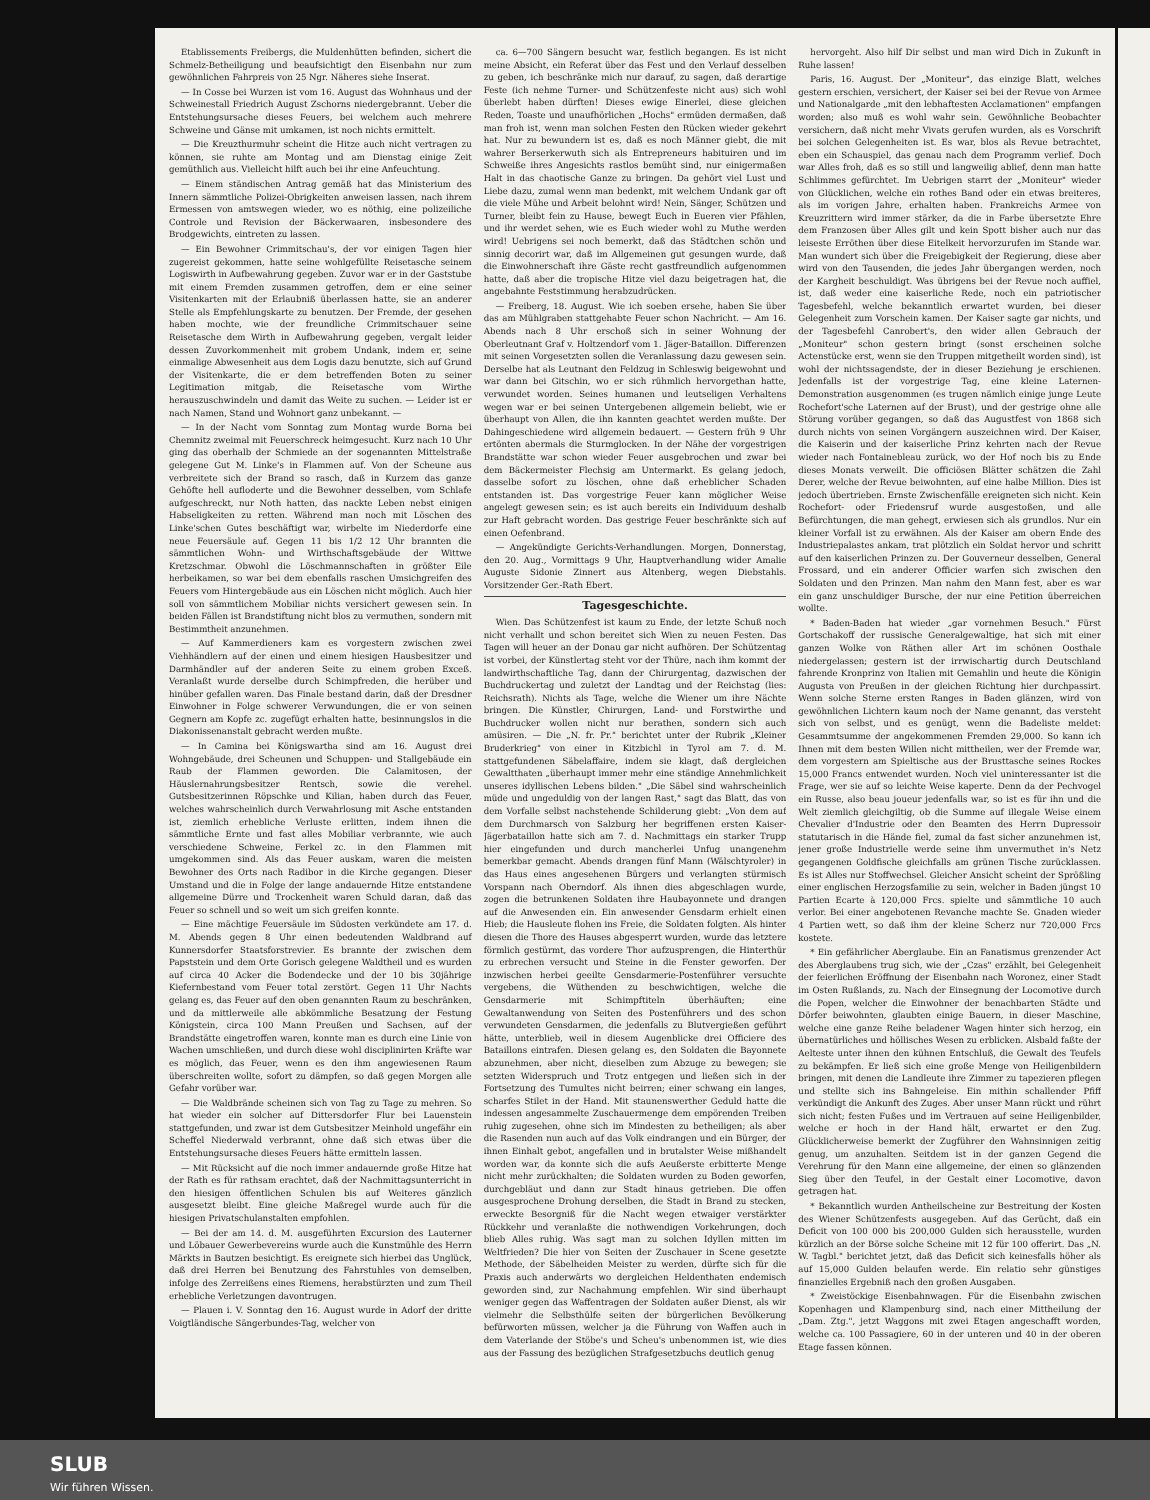Etablissements Freibergs, die Muldenhütten befinden, sichert die Schmelz-Betheiligung und beaufsichtigt den Eisenbahn nur zum gewöhnlichen Fahrpreis von 25 Ngr. Näheres siehe Inserat.
— In Cosse bei Wurzen ist vom 16. August das Wohnhaus und der Schweinestall Friedrich August Zschorns niedergebrannt. Ueber die Entstehungsursache dieses Feuers, bei welchem auch mehrere Schweine und Gänse mit umkamen, ist noch nichts ermittelt.
— Die Kreuzthurmuhr scheint die Hitze auch nicht vertragen zu können, sie ruhte am Montag und am Dienstag einige Zeit gemüthlich aus. Vielleicht hilft auch bei ihr eine Anfeuchtung.
— Einem ständischen Antrag gemäß hat das Ministerium des Innern sämmtliche Polizei-Obrigkeiten anweisen lassen, nach ihrem Ermessen von amtswegen wieder, wo es nöthig, eine polizeiliche Controle und Revision der Bäckerwaaren, insbesondere des Brodgewichts, eintreten zu lassen.
— Ein Bewohner Crimmitschau's, der vor einigen Tagen hier zugereist gekommen, hatte seine wohlgefüllte Reisetasche seinem Logiswirth in Aufbewahrung gegeben. Zuvor war er in der Gaststube mit einem Fremden zusammen getroffen, dem er eine seiner Visitenkarten mit der Erlaubniß überlassen hatte, sie an anderer Stelle als Empfehlungskarte zu benutzen. Der Fremde, der gesehen haben mochte, wie der freundliche Crimmitschauer seine Reisetasche dem Wirth in Aufbewahrung gegeben, vergalt leider dessen Zuvorkommenheit mit grobem Undank, indem er, seine einmalige Abwesenheit aus dem Logis dazu benutzte, sich auf Grund der Visitenkarte, die er dem betreffenden Boten zu seiner Legitimation mitgab, die Reisetasche vom Wirthe herauszuschwindeln und damit das Weite zu suchen. — Leider ist er nach Namen, Stand und Wohnort ganz unbekannt. —
— In der Nacht vom Sonntag zum Montag wurde Borna bei Chemnitz zweimal mit Feuerschreck heimgesucht. Kurz nach 10 Uhr ging das oberhalb der Schmiede an der sogenannten Mittelstraße gelegene Gut M. Linke's in Flammen auf. Von der Scheune aus verbreitete sich der Brand so rasch, daß in Kurzem das ganze Gehöfte hell aufloderte und die Bewohner desselben, vom Schlafe aufgeschreckt, nur Noth hatten, das nackte Leben nebst einigen Habseligkeiten zu retten. Während man noch mit Löschen des Linke'schen Gutes beschäftigt war, wirbelte im Niederdorfe eine neue Feuersäule auf. Gegen 11 bis 1/2 12 Uhr brannten die sämmtlichen Wohn- und Wirthschaftsgebäude der Wittwe Kretzschmar. Obwohl die Löschmannschaften in größter Eile herbeikamen, so war bei dem ebenfalls raschen Umsichgreifen des Feuers vom Hintergebäude aus ein Löschen nicht möglich. Auch hier soll von sämmtlichem Mobiliar nichts versichert gewesen sein. In beiden Fällen ist Brandstiftung nicht blos zu vermuthen, sondern mit Bestimmtheit anzunehmen.
— Auf Kammerdieners kam es vorgestern zwischen zwei Viehhändlern auf der einen und einem hiesigen Hausbesitzer und Darmhändler auf der anderen Seite zu einem groben Exceß. Veranlaßt wurde derselbe durch Schimpfreden, die herüber und hinüber gefallen waren. Das Finale bestand darin, daß der Dresdner Einwohner in Folge schwerer Verwundungen, die er von seinen Gegnern am Kopfe zc. zugefügt erhalten hatte, besinnungslos in die Diakonissenanstalt gebracht werden mußte.
— In Camina bei Königswartha sind am 16. August drei Wohngebäude, drei Scheunen und Schuppen- und Stallgebäude ein Raub der Flammen geworden. Die Calamitosen, der Häuslernahrungsbesitzer Rentsch, sowie die verehel. Gutsbesitzerinnen Röpschke und Kilian, haben durch das Feuer, welches wahrscheinlich durch Verwahrlosung mit Asche entstanden ist, ziemlich erhebliche Verluste erlitten, indem ihnen die sämmtliche Ernte und fast alles Mobiliar verbrannte, wie auch verschiedene Schweine, Ferkel zc. in den Flammen mit umgekommen sind. Als das Feuer auskam, waren die meisten Bewohner des Orts nach Radibor in die Kirche gegangen. Dieser Umstand und die in Folge der lange andauernde Hitze entstandene allgemeine Dürre und Trockenheit waren Schuld daran, daß das Feuer so schnell und so weit um sich greifen konnte.
— Eine mächtige Feuersäule im Südosten verkündete am 17. d. M. Abends gegen 8 Uhr einen bedeutenden Waldbrand auf Kunnersdorfer Staatsforstrevier. Es brannte der zwischen dem Papststein und dem Orte Gorisch gelegene Waldtheil und es wurden auf circa 40 Acker die Bodendecke und der 10 bis 30jährige Kiefernbestand vom Feuer total zerstört. Gegen 11 Uhr Nachts gelang es, das Feuer auf den oben genannten Raum zu beschränken, und da mittlerweile alle abkömmliche Besatzung der Festung Königstein, circa 100 Mann Preußen und Sachsen, auf der Brandstätte eingetroffen waren, konnte man es durch eine Linie von Wachen umschließen, und durch diese wohl disciplinirten Kräfte war es möglich, das Feuer, wenn es den ihm angewiesenen Raum überschreiten wollte, sofort zu dämpfen, so daß gegen Morgen alle Gefahr vorüber war.
— Die Waldbrände scheinen sich von Tag zu Tage zu mehren. So hat wieder ein solcher auf Dittersdorfer Flur bei Lauenstein stattgefunden, und zwar ist dem Gutsbesitzer Meinhold ungefähr ein Scheffel Niederwald verbrannt, ohne daß sich etwas über die Entstehungsursache dieses Feuers hätte ermitteln lassen.
— Mit Rücksicht auf die noch immer andauernde große Hitze hat der Rath es für rathsam erachtet, daß der Nachmittagsunterricht in den hiesigen öffentlichen Schulen bis auf Weiteres gänzlich ausgesetzt bleibt. Eine gleiche Maßregel wurde auch für die hiesigen Privatschulanstalten empfohlen.
— Bei der am 14. d. M. ausgeführten Excursion des Lauterner und Löbauer Gewerbevereins wurde auch die Kunstmühle des Herrn Märkts in Bautzen besichtigt. Es ereignete sich hierbei das Unglück, daß drei Herren bei Benutzung des Fahrstuhles von demselben, infolge des Zerreißens eines Riemens, herabstürzten und zum Theil erhebliche Verletzungen davontrugen.
— Plauen i. V. Sonntag den 16. August wurde in Adorf der dritte Voigtländische Sängerbundes-Tag, welcher von
ca. 6—700 Sängern besucht war, festlich begangen. Es ist nicht meine Absicht, ein Referat über das Fest und den Verlauf desselben zu geben, ich beschränke mich nur darauf, zu sagen, daß derartige Feste (ich nehme Turner- und Schützenfeste nicht aus) sich wohl überlebt haben dürften! Dieses ewige Einerlei, diese gleichen Reden, Toaste und unaufhörlichen „Hochs" ermüden dermaßen, daß man froh ist, wenn man solchen Festen den Rücken wieder gekehrt hat. Nur zu bewundern ist es, daß es noch Männer giebt, die mit wahrer Berserkerwuth sich als Entrepreneurs habituiren und im Schweiße ihres Angesichts rastlos bemüht sind, nur einigermaßen Halt in das chaotische Ganze zu bringen. Da gehört viel Lust und Liebe dazu, zumal wenn man bedenkt, mit welchem Undank gar oft die viele Mühe und Arbeit belohnt wird! Nein, Sänger, Schützen und Turner, bleibt fein zu Hause, bewegt Euch in Eueren vier Pfählen, und ihr werdet sehen, wie es Euch wieder wohl zu Muthe werden wird! Uebrigens sei noch bemerkt, daß das Städtchen schön und sinnig decorirt war, daß im Allgemeinen gut gesungen wurde, daß die Einwohnerschaft ihre Gäste recht gastfreundlich aufgenommen hatte, daß aber die tropische Hitze viel dazu beigetragen hat, die angebahnte Feststimmung herabzudrücken.
— Freiberg, 18. August. Wie ich soeben ersehe, haben Sie über das am Mühlgraben stattgehabte Feuer schon Nachricht. — Am 16. Abends nach 8 Uhr erschoß sich in seiner Wohnung der Oberleutnant Graf v. Holtzendorf vom 1. Jäger-Bataillon. Differenzen mit seinen Vorgesetzten sollen die Veranlassung dazu gewesen sein. Derselbe hat als Leutnant den Feldzug in Schleswig beigewohnt und war dann bei Gitschin, wo er sich rühmlich hervorgethan hatte, verwundet worden. Seines humanen und leutseligen Verhaltens wegen war er bei seinen Untergebenen allgemein beliebt, wie er überhaupt von Allen, die ihn kannten geachtet werden mußte. Der Dahingeschiedene wird allgemein bedauert. — Gestern früh 9 Uhr ertönten abermals die Sturmglocken. In der Nähe der vorgestrigen Brandstätte war schon wieder Feuer ausgebrochen und zwar bei dem Bäckermeister Flechsig am Untermarkt. Es gelang jedoch, dasselbe sofort zu löschen, ohne daß erheblicher Schaden entstanden ist. Das vorgestrige Feuer kann möglicher Weise angelegt gewesen sein; es ist auch bereits ein Individuum deshalb zur Haft gebracht worden. Das gestrige Feuer beschränkte sich auf einen Oefenbrand.
— Angekündigte Gerichts-Verhandlungen. Morgen, Donnerstag, den 20. Aug., Vormittags 9 Uhr, Hauptverhandlung wider Amalie Auguste Sidonie Zinnert aus Altenberg, wegen Diebstahls. Vorsitzender Ger.-Rath Ebert.
Tagesgeschichte.
Wien. Das Schützenfest ist kaum zu Ende, der letzte Schuß noch nicht verhallt und schon bereitet sich Wien zu neuen Festen. Das Tagen will heuer an der Donau gar nicht aufhören. Der Schützentag ist vorbei, der Künstlertag steht vor der Thüre, nach ihm kommt der landwirthschaftliche Tag, dann der Chirurgentag, dazwischen der Buchdruckertag und zuletzt der Landtag und der Reichstag (lies: Reichsrath). Nichts als Tage, welche die Wiener um ihre Nächte bringen. Die Künstler, Chirurgen, Land- und Forstwirthe und Buchdrucker wollen nicht nur berathen, sondern sich auch amüsiren. — Die „N. fr. Pr." berichtet unter der Rubrik „Kleiner Bruderkrieg" von einer in Kitzbichl in Tyrol am 7. d. M. stattgefundenen Säbelaffaire, indem sie klagt, daß dergleichen Gewaltthaten „überhaupt immer mehr eine ständige Annehmlichkeit unseres idyllischen Lebens bilden." „Die Säbel sind wahrscheinlich müde und ungeduldig von der langen Rast," sagt das Blatt, das von dem Vorfalle selbst nachstehende Schilderung giebt: „Von dem auf dem Durchmarsch von Salzburg her begriffenen ersten Kaiser-Jägerbataillon hatte sich am 7. d. Nachmittags ein starker Trupp hier eingefunden und durch mancherlei Unfug unangenehm bemerkbar gemacht. Abends drangen fünf Mann (Wälschtyroler) in das Haus eines angesehenen Bürgers und verlangten stürmisch Vorspann nach Oberndorf. Als ihnen dies abgeschlagen wurde, zogen die betrunkenen Soldaten ihre Haubayonnete und drangen auf die Anwesenden ein. Ein anwesender Gensdarm erhielt einen Hieb; die Hausleute flohen ins Freie, die Soldaten folgten. Als hinter diesen die Thore des Hauses abgesperrt wurden, wurde das letztere förmlich gestürmt, das vordere Thor aufzusprengen, die Hinterthür zu erbrechen versucht und Steine in die Fenster geworfen. Der inzwischen herbei geeilte Gensdarmerie-Postenführer versuchte vergebens, die Wüthenden zu beschwichtigen, welche die Gensdarmerie mit Schimpftiteln überhäuften; eine Gewaltanwendung von Seiten des Postenführers und des schon verwundeten Gensdarmen, die jedenfalls zu Blutvergießen geführt hätte, unterblieb, weil in diesem Augenblicke drei Officiere des Bataillons eintrafen. Diesen gelang es, den Soldaten die Bayonnete abzunehmen, aber nicht, dieselben zum Abzuge zu bewegen; sie setzten Widerspruch und Trotz entgegen und ließen sich in der Fortsetzung des Tumultes nicht beirren; einer schwang ein langes, scharfes Stilet in der Hand. Mit staunenswerther Geduld hatte die indessen angesammelte Zuschauermenge dem empörenden Treiben ruhig zugesehen, ohne sich im Mindesten zu betheiligen; als aber die Rasenden nun auch auf das Volk eindrangen und ein Bürger, der ihnen Einhalt gebot, angefallen und in brutalster Weise mißhandelt worden war, da konnte sich die aufs Aeußerste erbitterte Menge nicht mehr zurückhalten; die Soldaten wurden zu Boden geworfen, durchgebläut und dann zur Stadt hinaus getrieben. Die offen ausgesprochene Drohung derselben, die Stadt in Brand zu stecken, erweckte Besorgniß für die Nacht wegen etwaiger verstärkter Rückkehr und veranlaßte die nothwendigen Vorkehrungen, doch blieb Alles ruhig. Was sagt man zu solchen Idyllen mitten im Weltfrieden? Die hier von Seiten der Zuschauer in Scene gesetzte Methode, der Säbelheiden Meister zu werden, dürfte sich für die Praxis auch anderwärts wo dergleichen Heldenthaten endemisch geworden sind, zur Nachahmung empfehlen. Wir sind überhaupt weniger gegen das Waffentragen der Soldaten außer Dienst, als wir vielmehr die Selbsthülfe seiten der bürgerlichen Bevölkerung befürworten müssen, welcher ja die Führung von Waffen auch in dem Vaterlande der Stöbe's und Scheu's unbenommen ist, wie dies aus der Fassung des bezüglichen Strafgesetzbuchs deutlich genug
hervorgeht. Also hilf Dir selbst und man wird Dich in Zukunft in Ruhe lassen!
Paris, 16. August. Der „Moniteur", das einzige Blatt, welches gestern erschien, versichert, der Kaiser sei bei der Revue von Armee und Nationalgarde „mit den lebhaftesten Acclamationen" empfangen worden; also muß es wohl wahr sein. Gewöhnliche Beobachter versichern, daß nicht mehr Vivats gerufen wurden, als es Vorschrift bei solchen Gelegenheiten ist. Es war, blos als Revue betrachtet, eben ein Schauspiel, das genau nach dem Programm verlief. Doch war Alles froh, daß es so still und langweilig ablief, denn man hatte Schlimmes gefürchtet. Im Uebrigen starrt der „Moniteur" wieder von Glücklichen, welche ein rothes Band oder ein etwas breiteres, als im vorigen Jahre, erhalten haben. Frankreichs Armee von Kreuzrittern wird immer stärker, da die in Farbe übersetzte Ehre dem Franzosen über Alles gilt und kein Spott bisher auch nur das leiseste Erröthen über diese Eitelkeit hervorzurufen im Stande war. Man wundert sich über die Freigebigkeit der Regierung, diese aber wird von den Tausenden, die jedes Jahr übergangen werden, noch der Kargheit beschuldigt. Was übrigens bei der Revue noch auffiel, ist, daß weder eine kaiserliche Rede, noch ein patriotischer Tagesbefehl, welche bekanntlich erwartet wurden, bei dieser Gelegenheit zum Vorschein kamen. Der Kaiser sagte gar nichts, und der Tagesbefehl Canrobert's, den wider allen Gebrauch der „Moniteur" schon gestern bringt (sonst erscheinen solche Actenstücke erst, wenn sie den Truppen mitgetheilt worden sind), ist wohl der nichtssagendste, der in dieser Beziehung je erschienen. Jedenfalls ist der vorgestrige Tag, eine kleine Laternen-Demonstration ausgenommen (es trugen nämlich einige junge Leute Rochefort'sche Laternen auf der Brust), und der gestrige ohne alle Störung vorüber gegangen, so daß das Augustfest von 1868 sich durch nichts von seinen Vorgängern auszeichnen wird. Der Kaiser, die Kaiserin und der kaiserliche Prinz kehrten nach der Revue wieder nach Fontainebleau zurück, wo der Hof noch bis zu Ende dieses Monats verweilt. Die officiösen Blätter schätzen die Zahl Derer, welche der Revue beiwohnten, auf eine halbe Million. Dies ist jedoch übertrieben. Ernste Zwischenfälle ereigneten sich nicht. Kein Rochefort- oder Friedensruf wurde ausgestoßen, und alle Befürchtungen, die man gehegt, erwiesen sich als grundlos. Nur ein kleiner Vorfall ist zu erwähnen. Als der Kaiser am obern Ende des Industriepalastes ankam, trat plötzlich ein Soldat hervor und schritt auf den kaiserlichen Prinzen zu. Der Gouverneur desselben, General Frossard, und ein anderer Officier warfen sich zwischen den Soldaten und den Prinzen. Man nahm den Mann fest, aber es war ein ganz unschuldiger Bursche, der nur eine Petition überreichen wollte.
* Baden-Baden hat wieder „gar vornehmen Besuch." Fürst Gortschakoff der russische Generalgewaltige, hat sich mit einer ganzen Wolke von Räthen aller Art im schönen Oosthale niedergelassen; gestern ist der irrwischartig durch Deutschland fahrende Kronprinz von Italien mit Gemahlin und heute die Königin Augusta von Preußen in der gleichen Richtung hier durchpassirt. Wenn solche Sterne ersten Ranges in Baden glänzen, wird von gewöhnlichen Lichtern kaum noch der Name genannt, das versteht sich von selbst, und es genügt, wenn die Badeliste meldet: Gesammtsumme der angekommenen Fremden 29,000. So kann ich Ihnen mit dem besten Willen nicht mittheilen, wer der Fremde war, dem vorgestern am Spieltische aus der Brusttasche seines Rockes 15,000 Francs entwendet wurden. Noch viel uninteressanter ist die Frage, wer sie auf so leichte Weise kaperte. Denn da der Pechvogel ein Russe, also beau joueur jedenfalls war, so ist es für ihn und die Welt ziemlich gleichgiltig, ob die Summe auf illegale Weise einem Chevalier d'Industrie oder den Beamten des Herrn Dupressoir statutarisch in die Hände fiel, zumal da fast sicher anzunehmen ist, jener große Industrielle werde seine ihm unvermuthet in's Netz gegangenen Goldfische gleichfalls am grünen Tische zurücklassen. Es ist Alles nur Stoffwechsel. Gleicher Ansicht scheint der Sprößling einer englischen Herzogsfamilie zu sein, welcher in Baden jüngst 10 Partien Ecarte à 120,000 Frcs. spielte und sämmtliche 10 auch verlor. Bei einer angebotenen Revanche machte Se. Gnaden wieder 4 Partien wett, so daß ihm der kleine Scherz nur 720,000 Frcs kostete.
* Ein gefährlicher Aberglaube. Ein an Fanatismus grenzender Act des Aberglaubens trug sich, wie der „Czas" erzählt, bei Gelegenheit der feierlichen Eröffnung der Eisenbahn nach Woronez, einer Stadt im Osten Rußlands, zu. Nach der Einsegnung der Locomotive durch die Popen, welcher die Einwohner der benachbarten Städte und Dörfer beiwohnten, glaubten einige Bauern, in dieser Maschine, welche eine ganze Reihe beladener Wagen hinter sich herzog, ein übernatürliches und höllisches Wesen zu erblicken. Alsbald faßte der Aelteste unter ihnen den kühnen Entschluß, die Gewalt des Teufels zu bekämpfen. Er ließ sich eine große Menge von Heiligenbildern bringen, mit denen die Landleute ihre Zimmer zu tapezieren pflegen und stellte sich ins Bahngeleise. Ein mithin schallender Pfiff verkündigt die Ankunft des Zuges. Aber unser Mann rückt und rührt sich nicht; festen Fußes und im Vertrauen auf seine Heiligenbilder, welche er hoch in der Hand hält, erwartet er den Zug. Glücklicherweise bemerkt der Zugführer den Wahnsinnigen zeitig genug, um anzuhalten. Seitdem ist in der ganzen Gegend die Verehrung für den Mann eine allgemeine, der einen so glänzenden Sieg über den Teufel, in der Gestalt einer Locomotive, davon getragen hat.
* Bekanntlich wurden Antheilscheine zur Bestreitung der Kosten des Wiener Schützenfests ausgegeben. Auf das Gerücht, daß ein Deficit von 100 000 bis 200,000 Gulden sich herausstelle, wurden kürzlich an der Börse solche Scheine mit 12 für 100 offerirt. Das „N. W. Tagbl." berichtet jetzt, daß das Deficit sich keinesfalls höher als auf 15,000 Gulden belaufen werde. Ein relatio sehr günstiges finanzielles Ergebniß nach den großen Ausgaben.
* Zweistöckige Eisenbahnwagen. Für die Eisenbahn zwischen Kopenhagen und Klampenburg sind, nach einer Mittheilung der „Dam. Ztg.", jetzt Waggons mit zwei Etagen angeschafft worden, welche ca. 100 Passagiere, 60 in der unteren und 40 in der oberen Etage fassen können.
SLUB
Wir führen Wissen.